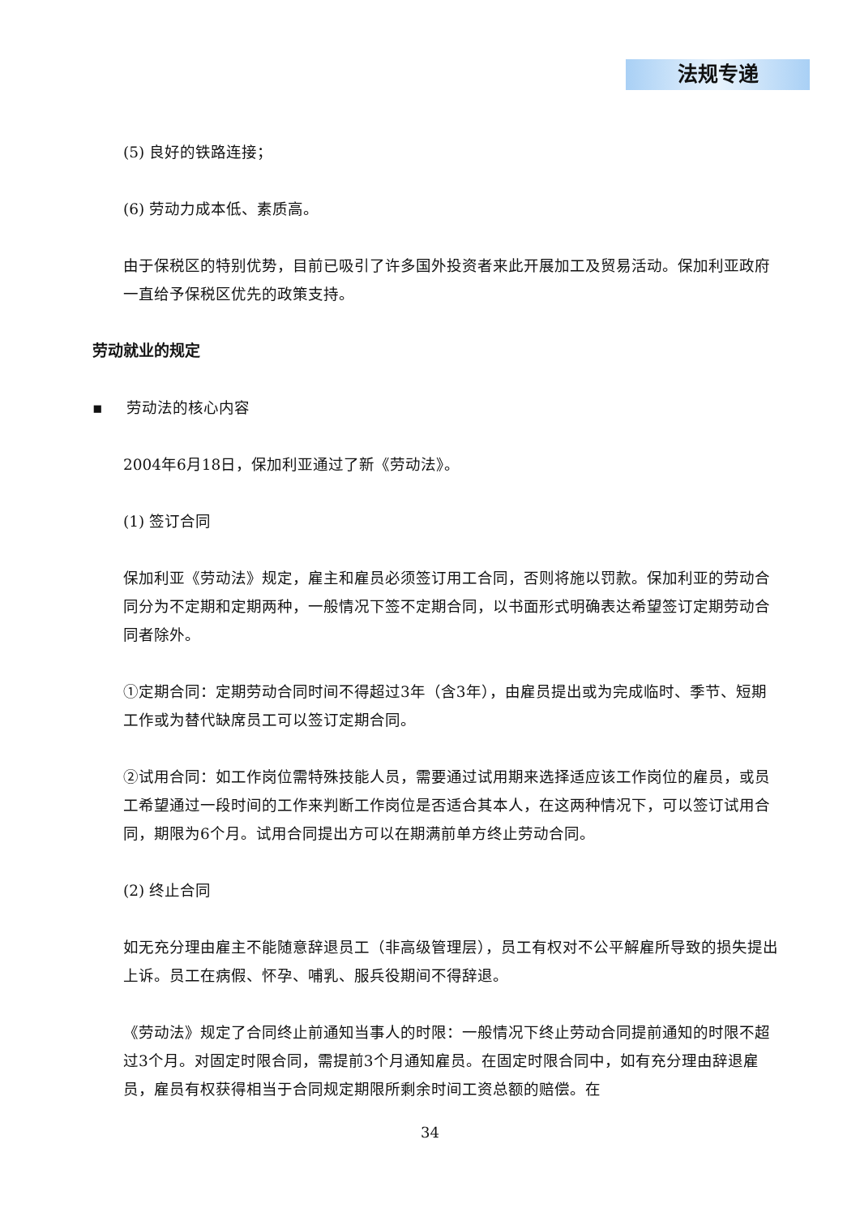法规专递
(5) 良好的铁路连接；
(6) 劳动力成本低、素质高。
由于保税区的特别优势，目前已吸引了许多国外投资者来此开展加工及贸易活动。保加利亚政府一直给予保税区优先的政策支持。
劳动就业的规定
▪ 劳动法的核心内容
2004年6月18日，保加利亚通过了新《劳动法》。
(1) 签订合同
保加利亚《劳动法》规定，雇主和雇员必须签订用工合同，否则将施以罚款。保加利亚的劳动合同分为不定期和定期两种，一般情况下签不定期合同，以书面形式明确表达希望签订定期劳动合同者除外。
①定期合同：定期劳动合同时间不得超过3年（含3年），由雇员提出或为完成临时、季节、短期工作或为替代缺席员工可以签订定期合同。
②试用合同：如工作岗位需特殊技能人员，需要通过试用期来选择适应该工作岗位的雇员，或员工希望通过一段时间的工作来判断工作岗位是否适合其本人，在这两种情况下，可以签订试用合同，期限为6个月。试用合同提出方可以在期满前单方终止劳动合同。
(2) 终止合同
如无充分理由雇主不能随意辞退员工（非高级管理层），员工有权对不公平解雇所导致的损失提出上诉。员工在病假、怀孕、哺乳、服兵役期间不得辞退。
《劳动法》规定了合同终止前通知当事人的时限：一般情况下终止劳动合同提前通知的时限不超过3个月。对固定时限合同，需提前3个月通知雇员。在固定时限合同中，如有充分理由辞退雇员，雇员有权获得相当于合同规定期限所剩余时间工资总额的赔偿。在
34